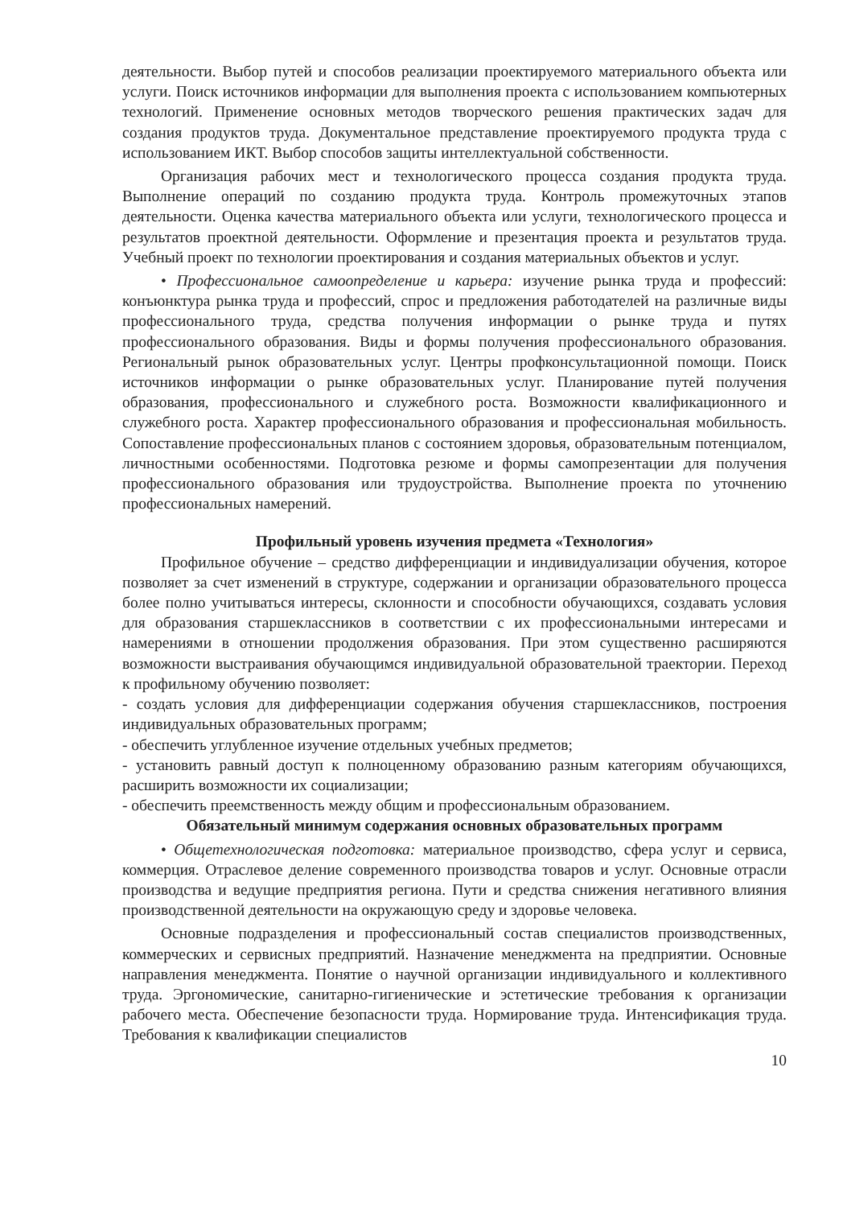деятельности. Выбор путей и способов реализации проектируемого материального объекта или услуги. Поиск источников информации для выполнения проекта с использованием компьютерных технологий. Применение основных методов творческого решения практических задач для создания продуктов труда. Документальное представление проектируемого продукта труда с использованием ИКТ. Выбор способов защиты интеллектуальной собственности.
Организация рабочих мест и технологического процесса создания продукта труда. Выполнение операций по созданию продукта труда. Контроль промежуточных этапов деятельности. Оценка качества материального объекта или услуги, технологического процесса и результатов проектной деятельности. Оформление и презентация проекта и результатов труда. Учебный проект по технологии проектирования и создания материальных объектов и услуг.
• Профессиональное самоопределение и карьера: изучение рынка труда и профессий: конъюнктура рынка труда и профессий, спрос и предложения работодателей на различные виды профессионального труда, средства получения информации о рынке труда и путях профессионального образования. Виды и формы получения профессионального образования. Региональный рынок образовательных услуг. Центры профконсультационной помощи. Поиск источников информации о рынке образовательных услуг. Планирование путей получения образования, профессионального и служебного роста. Возможности квалификационного и служебного роста. Характер профессионального образования и профессиональная мобильность. Сопоставление профессиональных планов с состоянием здоровья, образовательным потенциалом, личностными особенностями. Подготовка резюме и формы самопрезентации для получения профессионального образования или трудоустройства. Выполнение проекта по уточнению профессиональных намерений.
Профильный уровень изучения предмета «Технология»
Профильное обучение – средство дифференциации и индивидуализации обучения, которое позволяет за счет изменений в структуре, содержании и организации образовательного процесса более полно учитываться интересы, склонности и способности обучающихся, создавать условия для образования старшеклассников в соответствии с их профессиональными интересами и намерениями в отношении продолжения образования. При этом существенно расширяются возможности выстраивания обучающимся индивидуальной образовательной траектории. Переход к профильному обучению позволяет:
- создать условия для дифференциации содержания обучения старшеклассников, построения индивидуальных образовательных программ;
- обеспечить углубленное изучение отдельных учебных предметов;
- установить равный доступ к полноценному образованию разным категориям обучающихся, расширить возможности их социализации;
- обеспечить преемственность между общим и профессиональным образованием.
Обязательный минимум содержания основных образовательных программ
• Общетехнологическая подготовка: материальное производство, сфера услуг и сервиса, коммерция. Отраслевое деление современного производства товаров и услуг. Основные отрасли производства и ведущие предприятия региона. Пути и средства снижения негативного влияния производственной деятельности на окружающую среду и здоровье человека.
Основные подразделения и профессиональный состав специалистов производственных, коммерческих и сервисных предприятий. Назначение менеджмента на предприятии. Основные направления менеджмента. Понятие о научной организации индивидуального и коллективного труда. Эргономические, санитарно-гигиенические и эстетические требования к организации рабочего места. Обеспечение безопасности труда. Нормирование труда. Интенсификация труда. Требования к квалификации специалистов
10